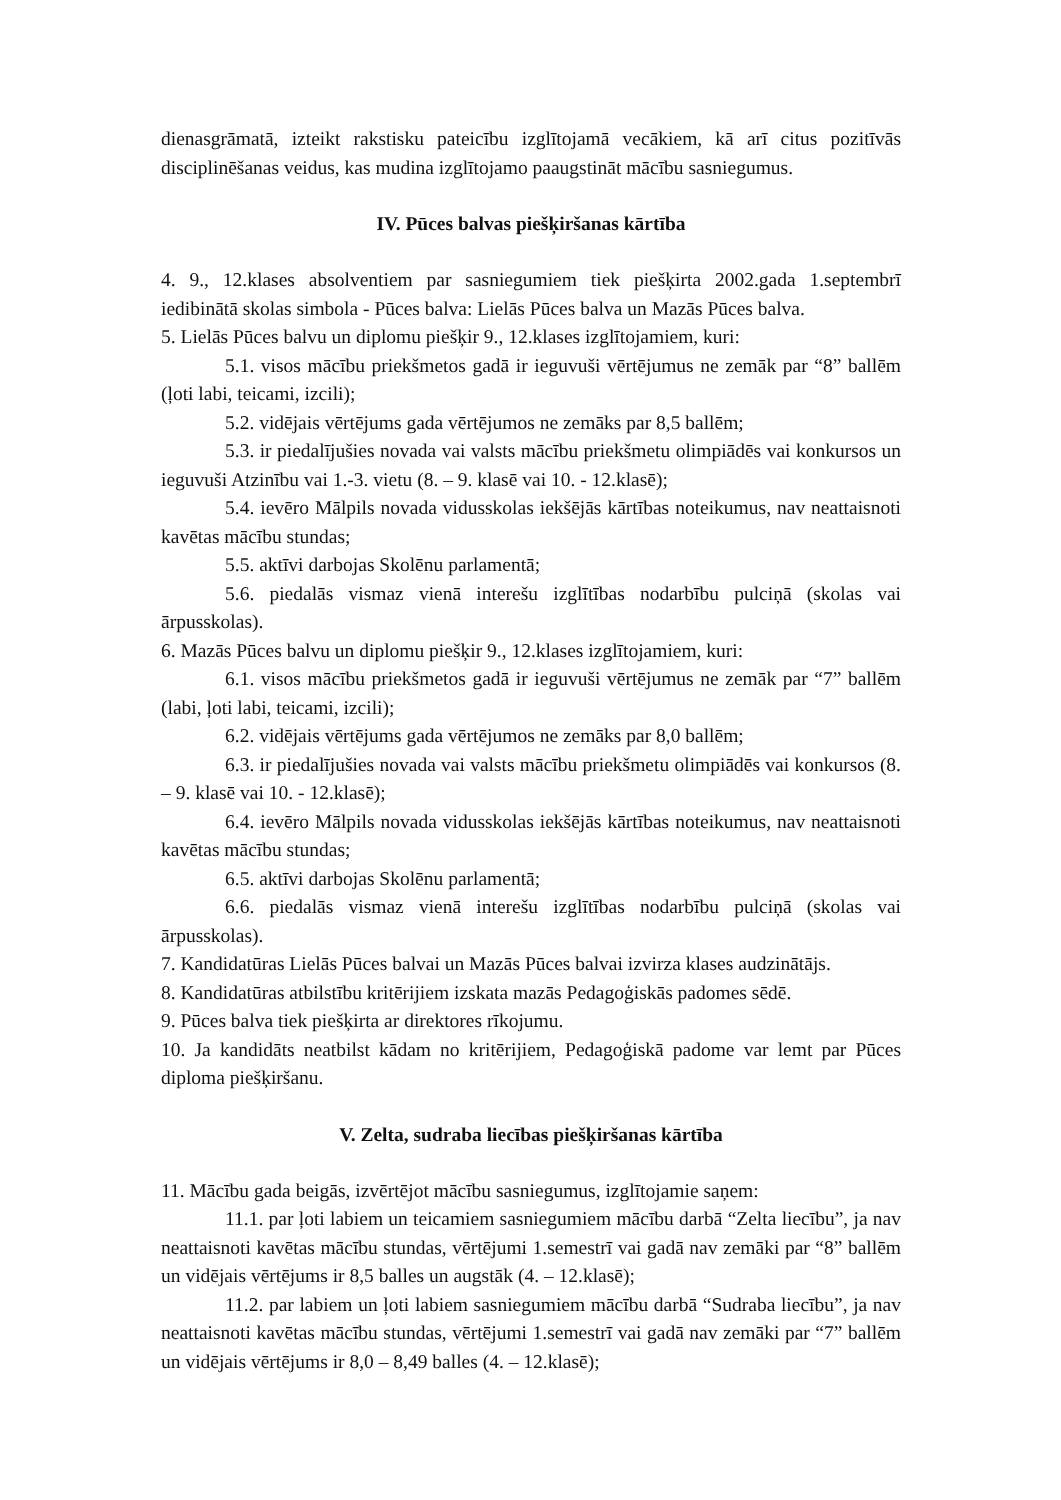dienasgrāmatā, izteikt rakstisku pateicību izglītojamā vecākiem, kā arī citus pozitīvās disciplinēšanas veidus, kas mudina izglītojamo paaugstināt mācību sasniegumus.
IV. Pūces balvas piešķiršanas kārtība
4. 9., 12.klases absolventiem par sasniegumiem tiek piešķirta 2002.gada 1.septembrī iedibinātā skolas simbola - Pūces balva: Lielās Pūces balva un Mazās Pūces balva.
5. Lielās Pūces balvu un diplomu piešķir 9., 12.klases izglītojamiem, kuri:
5.1. visos mācību priekšmetos gadā ir ieguvuši vērtējumus ne zemāk par “8” ballēm (ļoti labi, teicami, izcili);
5.2. vidējais vērtējums gada vērtējumos ne zemāks par 8,5 ballēm;
5.3. ir piedalījušies novada vai valsts mācību priekšmetu olimpiādēs vai konkursos un ieguvuši Atzinību vai 1.-3. vietu (8. – 9. klasē vai 10. - 12.klasē);
5.4. ievēro Mālpils novada vidusskolas iekšējās kārtības noteikumus, nav neattaisnoti kavētas mācību stundas;
5.5. aktīvi darbojas Skolēnu parlamentā;
5.6. piedalās vismaz vienā interešu izglītības nodarbību pulciņā (skolas vai ārpusskolas).
6. Mazās Pūces balvu un diplomu piešķir 9., 12.klases izglītojamiem, kuri:
6.1. visos mācību priekšmetos gadā ir ieguvuši vērtējumus ne zemāk par “7” ballēm (labi, ļoti labi, teicami, izcili);
6.2. vidējais vērtējums gada vērtējumos ne zemāks par 8,0 ballēm;
6.3. ir piedalījušies novada vai valsts mācību priekšmetu olimpiādēs vai konkursos (8. – 9. klasē vai 10. - 12.klasē);
6.4. ievēro Mālpils novada vidusskolas iekšējās kārtības noteikumus, nav neattaisnoti kavētas mācību stundas;
6.5. aktīvi darbojas Skolēnu parlamentā;
6.6. piedalās vismaz vienā interešu izglītības nodarbību pulciņā (skolas vai ārpusskolas).
7. Kandidatūras Lielās Pūces balvai un Mazās Pūces balvai izvirza klases audzinātājs.
8. Kandidatūras atbilstību kritērijiem izskata mazās Pedagoģiskās padomes sēdē.
9. Pūces balva tiek piešķirta ar direktores rīkojumu.
10. Ja kandidāts neatbilst kādam no kritērijiem, Pedagoģiskā padome var lemt par Pūces diploma piešķiršanu.
V. Zelta, sudraba liecības piešķiršanas kārtība
11. Mācību gada beigās, izvērtējot mācību sasniegumus, izglītojamie saņem:
11.1. par ļoti labiem un teicamiem sasniegumiem mācību darbā “Zelta liecību”, ja nav neattaisnoti kavētas mācību stundas, vērtējumi 1.semestrī vai gadā nav zemāki par “8” ballēm un vidējais vērtējums ir 8,5 balles un augstāk (4. – 12.klasē);
11.2. par labiem un ļoti labiem sasniegumiem mācību darbā “Sudraba liecību”, ja nav neattaisnoti kavētas mācību stundas, vērtējumi 1.semestrī vai gadā nav zemāki par “7” ballēm un vidējais vērtējums ir 8,0 – 8,49 balles (4. – 12.klasē);